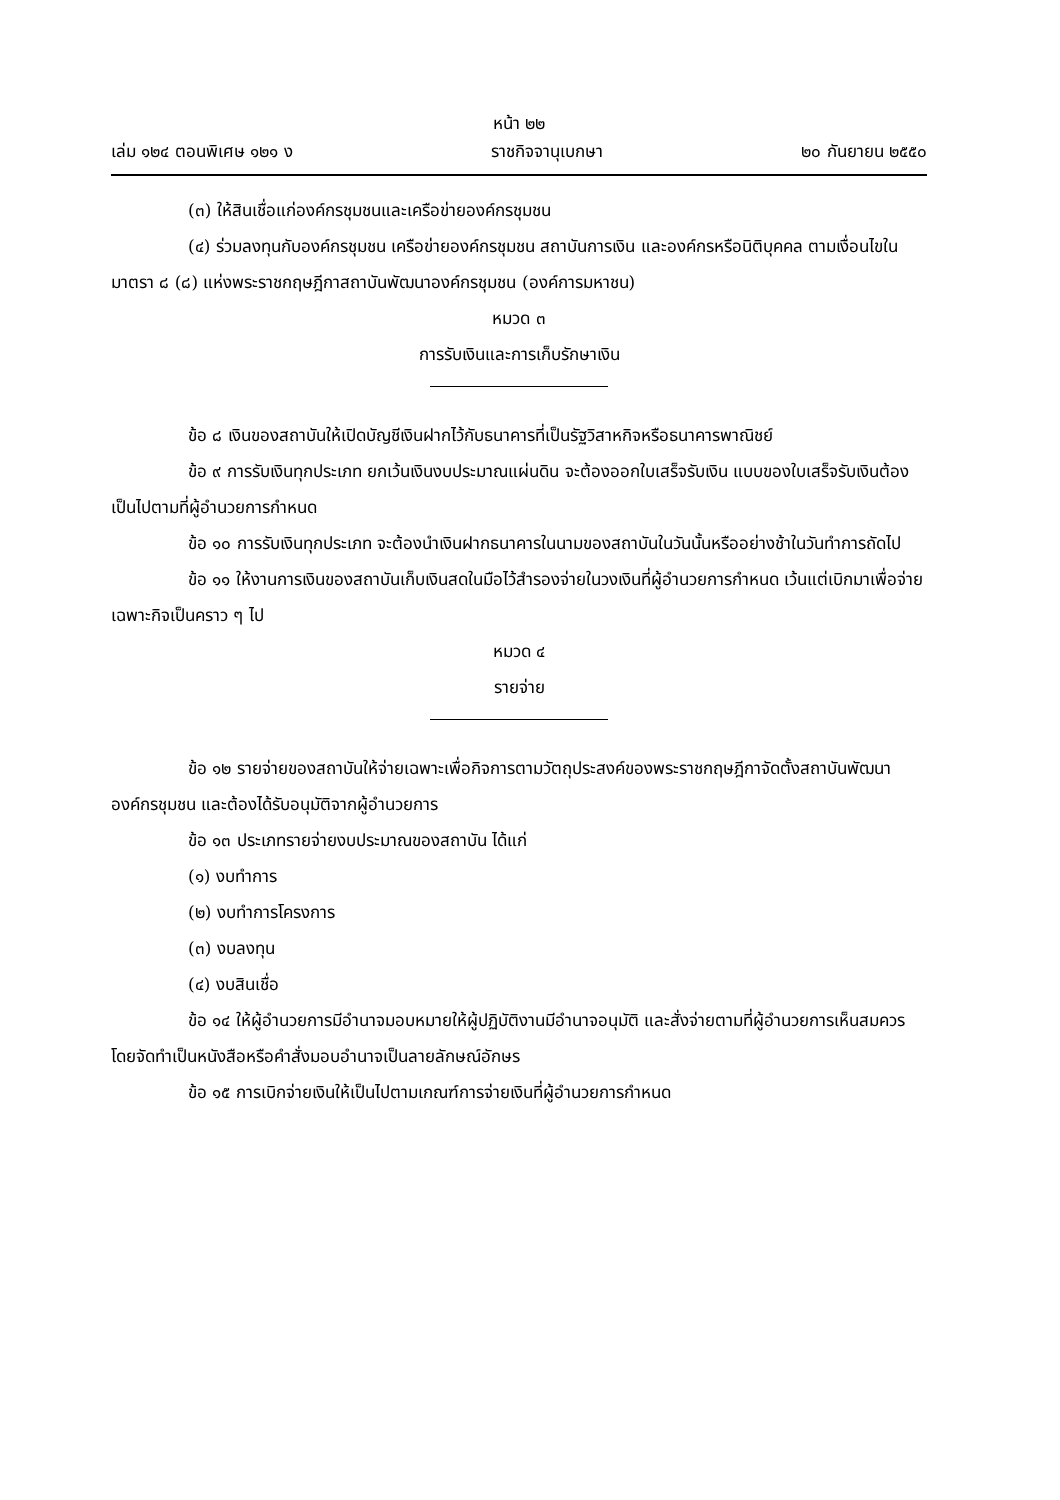หน้า ๒๒
เล่ม ๑๒๔ ตอนพิเศษ ๑๒๑ ง ราชกิจจานุเบกษา ๒๐ กันยายน ๒๕๕๐
(๓) ให้สินเชื่อแก่องค์กรชุมชนและเครือข่ายองค์กรชุมชน
(๔) ร่วมลงทุนกับองค์กรชุมชน เครือข่ายองค์กรชุมชน สถาบันการเงิน และองค์กรหรือนิติบุคคล ตามเงื่อนไขในมาตรา ๘ (๘) แห่งพระราชกฤษฎีกาสถาบันพัฒนาองค์กรชุมชน (องค์การมหาชน)
หมวด ๓
การรับเงินและการเก็บรักษาเงิน
ข้อ ๘ เงินของสถาบันให้เปิดบัญชีเงินฝากไว้กับธนาคารที่เป็นรัฐวิสาหกิจหรือธนาคารพาณิชย์
ข้อ ๙ การรับเงินทุกประเภท ยกเว้นเงินงบประมาณแผ่นดิน จะต้องออกใบเสร็จรับเงิน แบบของใบเสร็จรับเงินต้องเป็นไปตามที่ผู้อำนวยการกำหนด
ข้อ ๑๐ การรับเงินทุกประเภท จะต้องนำเงินฝากธนาคารในนามของสถาบันในวันนั้นหรืออย่างช้าในวันทำการถัดไป
ข้อ ๑๑ ให้งานการเงินของสถาบันเก็บเงินสดในมือไว้สำรองจ่ายในวงเงินที่ผู้อำนวยการกำหนด เว้นแต่เบิกมาเพื่อจ่ายเฉพาะกิจเป็นคราว ๆ ไป
หมวด ๔
รายจ่าย
ข้อ ๑๒ รายจ่ายของสถาบันให้จ่ายเฉพาะเพื่อกิจการตามวัตถุประสงค์ของพระราชกฤษฎีกาจัดตั้งสถาบันพัฒนาองค์กรชุมชน และต้องได้รับอนุมัติจากผู้อำนวยการ
ข้อ ๑๓ ประเภทรายจ่ายงบประมาณของสถาบัน ได้แก่
(๑) งบทำการ
(๒) งบทำการโครงการ
(๓) งบลงทุน
(๔) งบสินเชื่อ
ข้อ ๑๔ ให้ผู้อำนวยการมีอำนาจมอบหมายให้ผู้ปฏิบัติงานมีอำนาจอนุมัติ และสั่งจ่ายตามที่ผู้อำนวยการเห็นสมควร โดยจัดทำเป็นหนังสือหรือคำสั่งมอบอำนาจเป็นลายลักษณ์อักษร
ข้อ ๑๕ การเบิกจ่ายเงินให้เป็นไปตามเกณฑ์การจ่ายเงินที่ผู้อำนวยการกำหนด